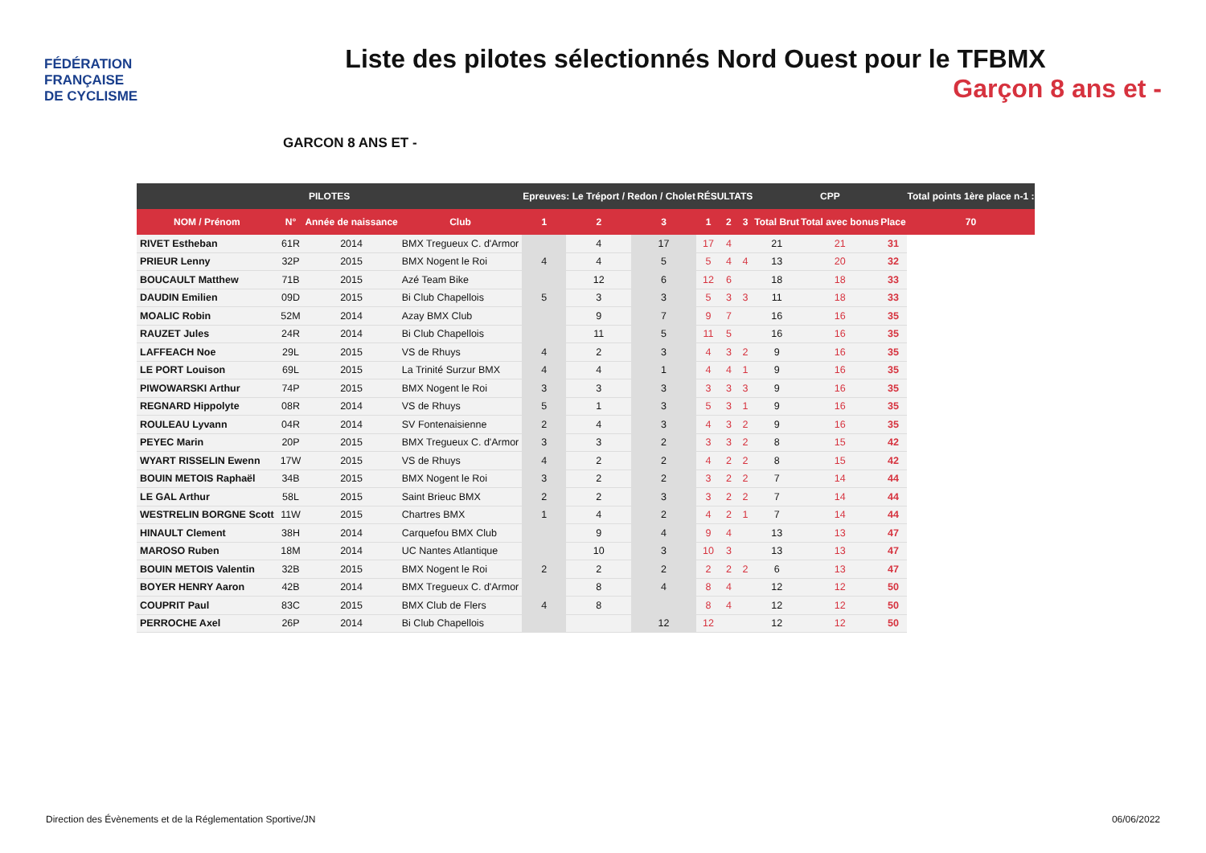FÉDÉRATION
FRANÇAISE
DE CYCLISME
Liste des pilotes sélectionnés Nord Ouest pour le TFBMX
Garçon 8 ans et -
GARCON 8 ANS ET -
| PILOTES | | | | Epreuves: Le Tréport / Redon / Cholet | | | RÉSULTATS | | | CPP | | | Total points 1ère place n-1 : |
| --- | --- | --- | --- | --- | --- | --- | --- | --- | --- | --- | --- | --- | --- |
| NOM / Prénom | N° | Année de naissance | Club | 1 | 2 | 3 | 1 | 2 | 3 | Total Brut | Total avec bonus | Place | 70 |
| RIVET Estheban | 61R | 2014 | BMX Tregueux C. d'Armor | | 4 | 17 | 17 | 4 | | 21 | 21 | 31 | |
| PRIEUR Lenny | 32P | 2015 | BMX Nogent le Roi | 4 | 4 | 5 | 5 | 4 | 4 | 13 | 20 | 32 | |
| BOUCAULT Matthew | 71B | 2015 | Azé Team Bike | | 12 | 6 | 12 | 6 | | 18 | 18 | 33 | |
| DAUDIN Emilien | 09D | 2015 | Bi Club Chapellois | 5 | 3 | 3 | 5 | 3 | 3 | 11 | 18 | 33 | |
| MOALIC Robin | 52M | 2014 | Azay BMX Club | | 9 | 7 | 9 | 7 | | 16 | 16 | 35 | |
| RAUZET Jules | 24R | 2014 | Bi Club Chapellois | | 11 | 5 | 11 | 5 | | 16 | 16 | 35 | |
| LAFFEACH Noe | 29L | 2015 | VS de Rhuys | 4 | 2 | 3 | 4 | 3 | 2 | 9 | 16 | 35 | |
| LE PORT Louison | 69L | 2015 | La Trinité Surzur BMX | 4 | 4 | 1 | 4 | 4 | 1 | 9 | 16 | 35 | |
| PIWOWARSKI Arthur | 74P | 2015 | BMX Nogent le Roi | 3 | 3 | 3 | 3 | 3 | 3 | 9 | 16 | 35 | |
| REGNARD Hippolyte | 08R | 2014 | VS de Rhuys | 5 | 1 | 3 | 5 | 3 | 1 | 9 | 16 | 35 | |
| ROULEAU Lyvann | 04R | 2014 | SV Fontenaisienne | 2 | 4 | 3 | 4 | 3 | 2 | 9 | 16 | 35 | |
| PEYEC Marin | 20P | 2015 | BMX Tregueux C. d'Armor | 3 | 3 | 2 | 3 | 3 | 2 | 8 | 15 | 42 | |
| WYART RISSELIN Ewenn | 17W | 2015 | VS de Rhuys | 4 | 2 | 2 | 4 | 2 | 2 | 8 | 15 | 42 | |
| BOUIN METOIS Raphaël | 34B | 2015 | BMX Nogent le Roi | 3 | 2 | 2 | 3 | 2 | 2 | 7 | 14 | 44 | |
| LE GAL Arthur | 58L | 2015 | Saint Brieuc BMX | 2 | 2 | 3 | 3 | 2 | 2 | 7 | 14 | 44 | |
| WESTRELIN BORGNE Scott | 11W | 2015 | Chartres BMX | 1 | 4 | 2 | 4 | 2 | 1 | 7 | 14 | 44 | |
| HINAULT Clement | 38H | 2014 | Carquefou BMX Club | | 9 | 4 | 9 | 4 | | 13 | 13 | 47 | |
| MAROSO Ruben | 18M | 2014 | UC Nantes Atlantique | | 10 | 3 | 10 | 3 | | 13 | 13 | 47 | |
| BOUIN METOIS Valentin | 32B | 2015 | BMX Nogent le Roi | 2 | 2 | 2 | 2 | 2 | 2 | 6 | 13 | 47 | |
| BOYER HENRY Aaron | 42B | 2014 | BMX Tregueux C. d'Armor | | 8 | 4 | 8 | 4 | | 12 | 12 | 50 | |
| COUPRIT Paul | 83C | 2015 | BMX Club de Flers | 4 | 8 | | 8 | 4 | | 12 | 12 | 50 | |
| PERROCHE Axel | 26P | 2014 | Bi Club Chapellois | | | 12 | 12 | | | 12 | 12 | 50 | |
Direction des Évènements et de la Réglementation Sportive/JN 06/06/2022